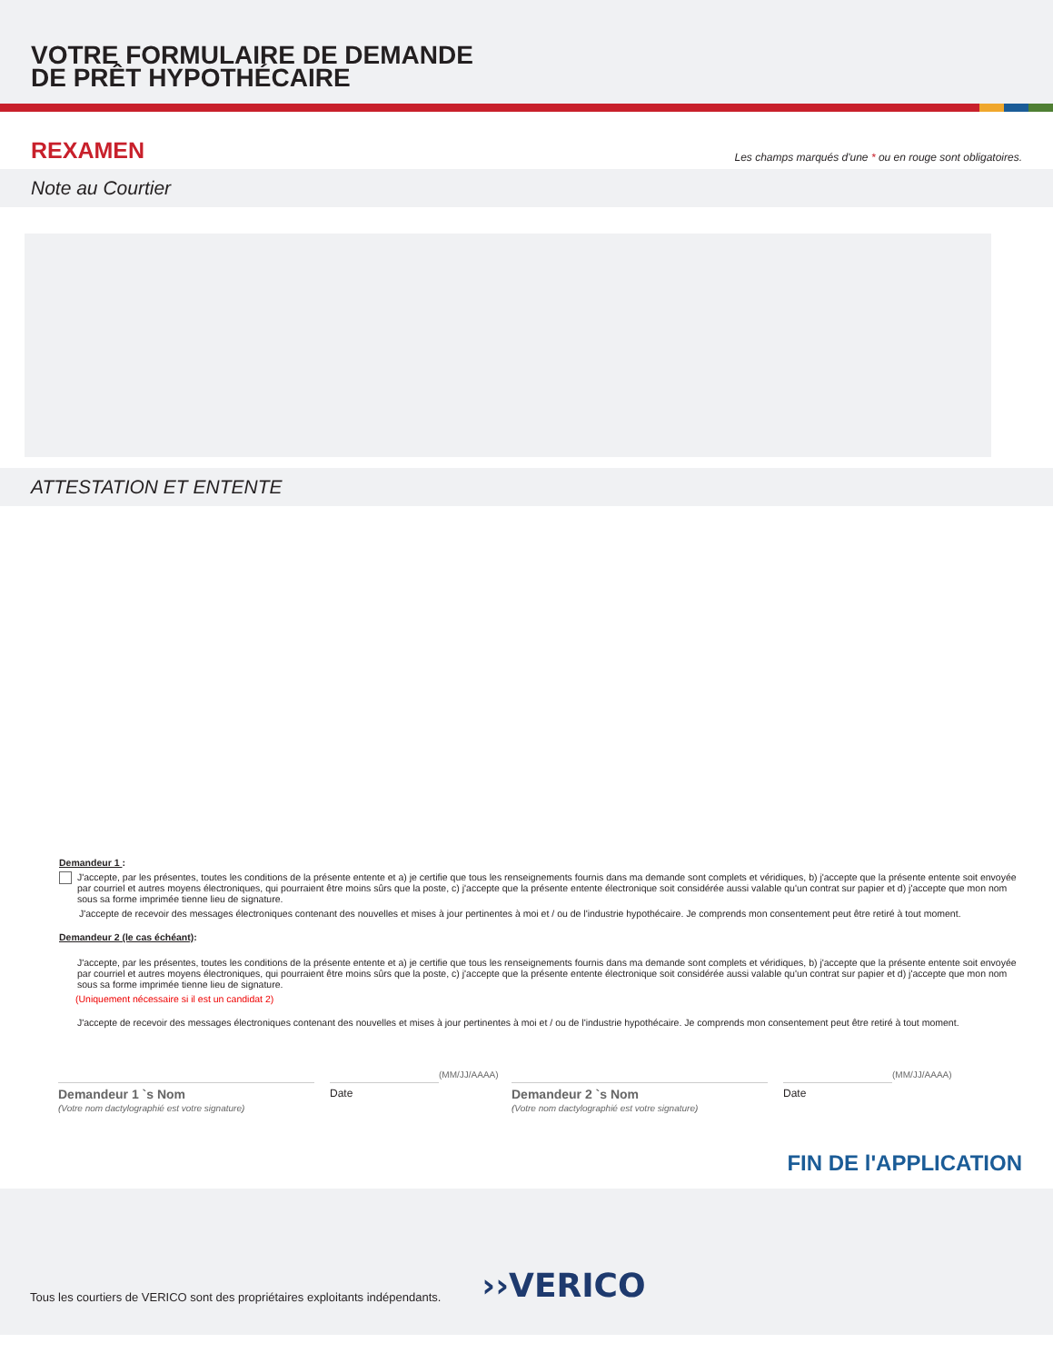VOTRE FORMULAIRE DE DEMANDE
DE PRÊT HYPOTHÉCAIRE
REXAMEN
Les champs marqués d'une * ou en rouge sont obligatoires.
Note au Courtier
ATTESTATION ET ENTENTE
Demandeur 1 :
J'accepte, par les présentes, toutes les conditions de la présente entente et a) je certifie que tous les renseignements fournis dans ma demande sont complets et véridiques, b) j'accepte que la présente entente soit envoyée par courriel et autres moyens électroniques, qui pourraient être moins sûrs que la poste, c) j'accepte que la présente entente électronique soit considérée aussi valable qu'un contrat sur papier et d) j'accepte que mon nom sous sa forme imprimée tienne lieu de signature.
J'accepte de recevoir des messages électroniques contenant des nouvelles et mises à jour pertinentes à moi et / ou de l'industrie hypothécaire. Je comprends mon consentement peut être retiré à tout moment.
Demandeur 2 (le cas échéant):
J'accepte, par les présentes, toutes les conditions de la présente entente et a) je certifie que tous les renseignements fournis dans ma demande sont complets et véridiques, b) j'accepte que la présente entente soit envoyée par courriel et autres moyens électroniques, qui pourraient être moins sûrs que la poste, c) j'accepte que la présente entente électronique soit considérée aussi valable qu'un contrat sur papier et d) j'accepte que mon nom sous sa forme imprimée tienne lieu de signature.
(Uniquement nécessaire si il est un candidat 2)
J'accepte de recevoir des messages électroniques contenant des nouvelles et mises à jour pertinentes à moi et / ou de l'industrie hypothécaire. Je comprends mon consentement peut être retiré à tout moment.
Demandeur 1 `s Nom
(Votre nom dactylographié est votre signature)
Date
(MM/JJ/AAAA)
Demandeur 2 `s Nom
(Votre nom dactylographié est votre signature)
Date
(MM/JJ/AAAA)
FIN DE l'APPLICATION
Tous les courtiers de VERICO sont des propriétaires exploitants indépendants. ››VERICO